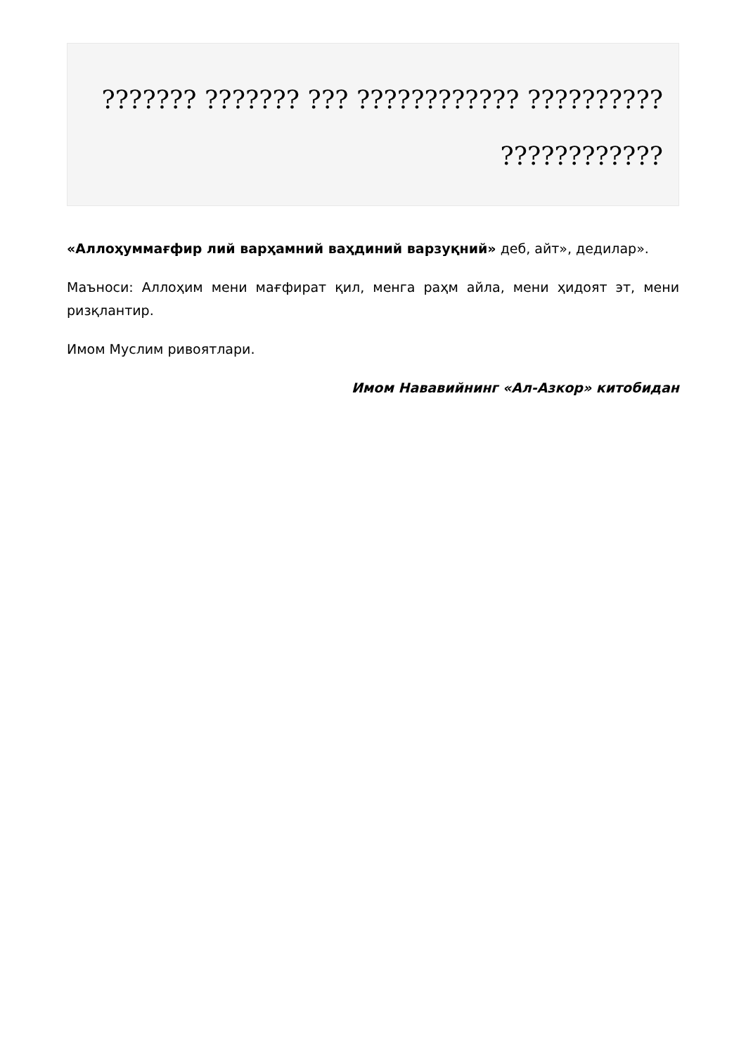??????? ??????? ??? ???????????? ??????????
????????????
«Аллоҳуммағфир лий варҳамний ваҳдиний варзуқний» деб, айт», дедилар».
Маъноси: Аллоҳим мени мағфират қил, менга раҳм айла, мени ҳидоят эт, мени ризқлантир.
Имом Муслим ривоятлари.
Имом Нававийнинг «Ал-Азкор» китобидан